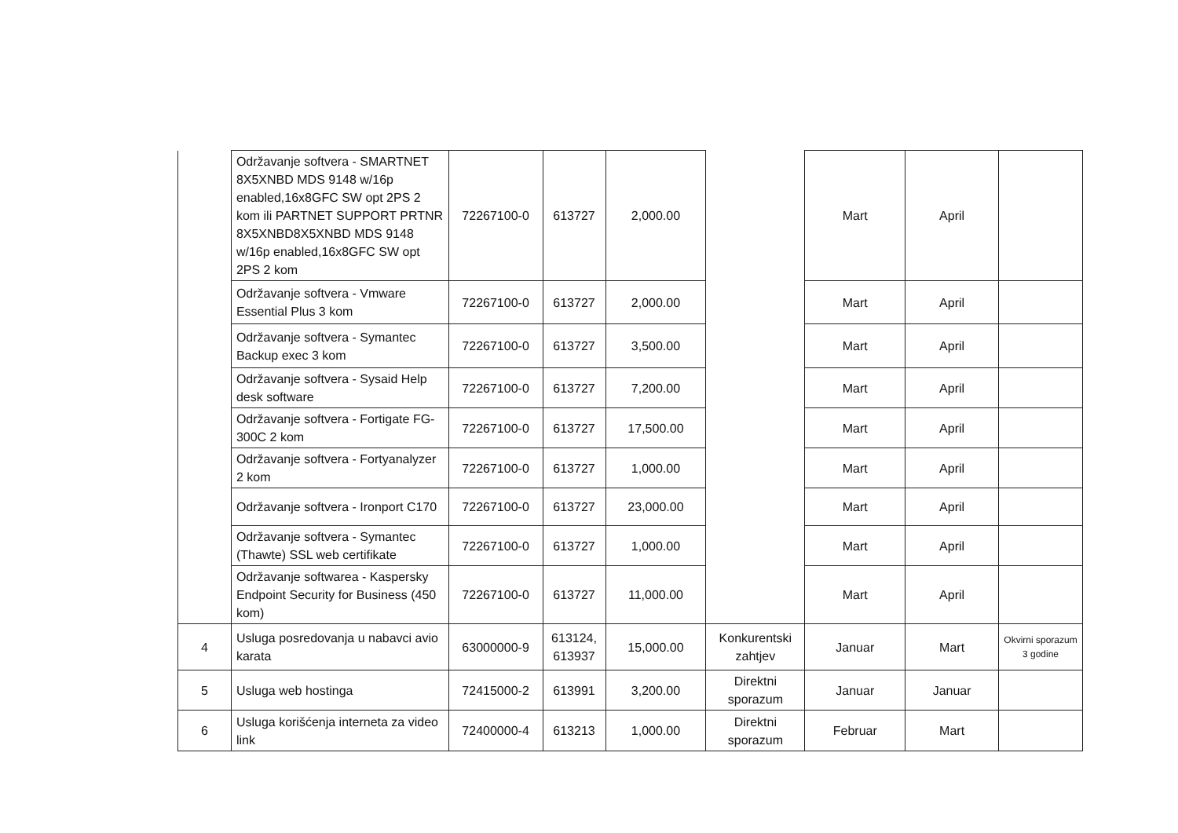| | Održavanje softvera - SMARTNET 8X5XNBD MDS 9148 w/16p enabled,16x8GFC SW opt 2PS 2 kom ili PARTNET SUPPORT PRTNR 8X5XNBD8X5XNBD MDS 9148 w/16p enabled,16x8GFC SW opt 2PS 2 kom | 72267100-0 | 613727 | 2,000.00 | | Mart | April | |
| | Održavanje softvera - Vmware Essential Plus 3 kom | 72267100-0 | 613727 | 2,000.00 | | Mart | April | |
| | Održavanje softvera - Symantec Backup exec 3 kom | 72267100-0 | 613727 | 3,500.00 | | Mart | April | |
| | Održavanje softvera - Sysaid Help desk software | 72267100-0 | 613727 | 7,200.00 | | Mart | April | |
| | Održavanje softvera - Fortigate FG-300C 2 kom | 72267100-0 | 613727 | 17,500.00 | | Mart | April | |
| | Održavanje softvera - Fortyanalyzer 2 kom | 72267100-0 | 613727 | 1,000.00 | | Mart | April | |
| | Održavanje softvera - Ironport C170 | 72267100-0 | 613727 | 23,000.00 | | Mart | April | |
| | Održavanje softvera - Symantec (Thawte) SSL web certifikate | 72267100-0 | 613727 | 1,000.00 | | Mart | April | |
| | Održavanje softwarea - Kaspersky Endpoint Security for Business (450 kom) | 72267100-0 | 613727 | 11,000.00 | | Mart | April | |
| 4 | Usluga posredovanja u nabavci avio karata | 63000000-9 | 613124, 613937 | 15,000.00 | Konkurentski zahtjev | Januar | Mart | Okvirni sporazum 3 godine |
| 5 | Usluga web hostinga | 72415000-2 | 613991 | 3,200.00 | Direktni sporazum | Januar | Januar | |
| 6 | Usluga korišćenja interneta za video link | 72400000-4 | 613213 | 1,000.00 | Direktni sporazum | Februar | Mart | |